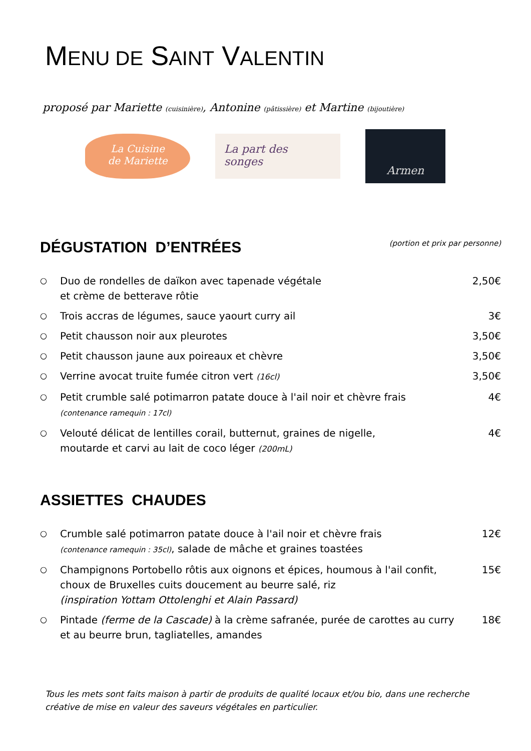MENU DE SAINT VALENTIN
proposé par Mariette (cuisinière), Antonine (pâtissière) et Martine (bijoutière)
La Cuisine
de Mariette
La part des
songes
Armen
DÉGUSTATION D’ENTRÉES
(portion et prix par personne)
○ Duo de rondelles de daïkon avec tapenade végétale
et crème de betterave rôtie 2,50€
○ Trois accras de légumes, sauce yaourt curry ail 3€
○ Petit chausson noir aux pleurotes 3,50€
○ Petit chausson jaune aux poireaux et chèvre 3,50€
○ Verrine avocat truite fumée citron vert (16cl) 3,50€
○ Petit crumble salé potimarron patate douce à l'ail noir et chèvre frais
(contenance ramequin : 17cl) 4€
○ Velouté délicat de lentilles corail, butternut, graines de nigelle,
moutarde et carvi au lait de coco léger (200mL) 4€
ASSIETTES CHAUDES
○ Crumble salé potimarron patate douce à l'ail noir et chèvre frais
(contenance ramequin : 35cl), salade de mâche et graines toastées 12€
○ Champignons Portobello rôtis aux oignons et épices, houmous à l'ail confit, choux de Bruxelles cuits doucement au beurre salé, riz
(inspiration Yottam Ottolenghi et Alain Passard) 15€
○ Pintade (ferme de la Cascade) à la crème safranée, purée de carottes au curry et au beurre brun, tagliatelles, amandes 18€
Tous les mets sont faits maison à partir de produits de qualité locaux et/ou bio, dans une recherche créative de mise en valeur des saveurs végétales en particulier.